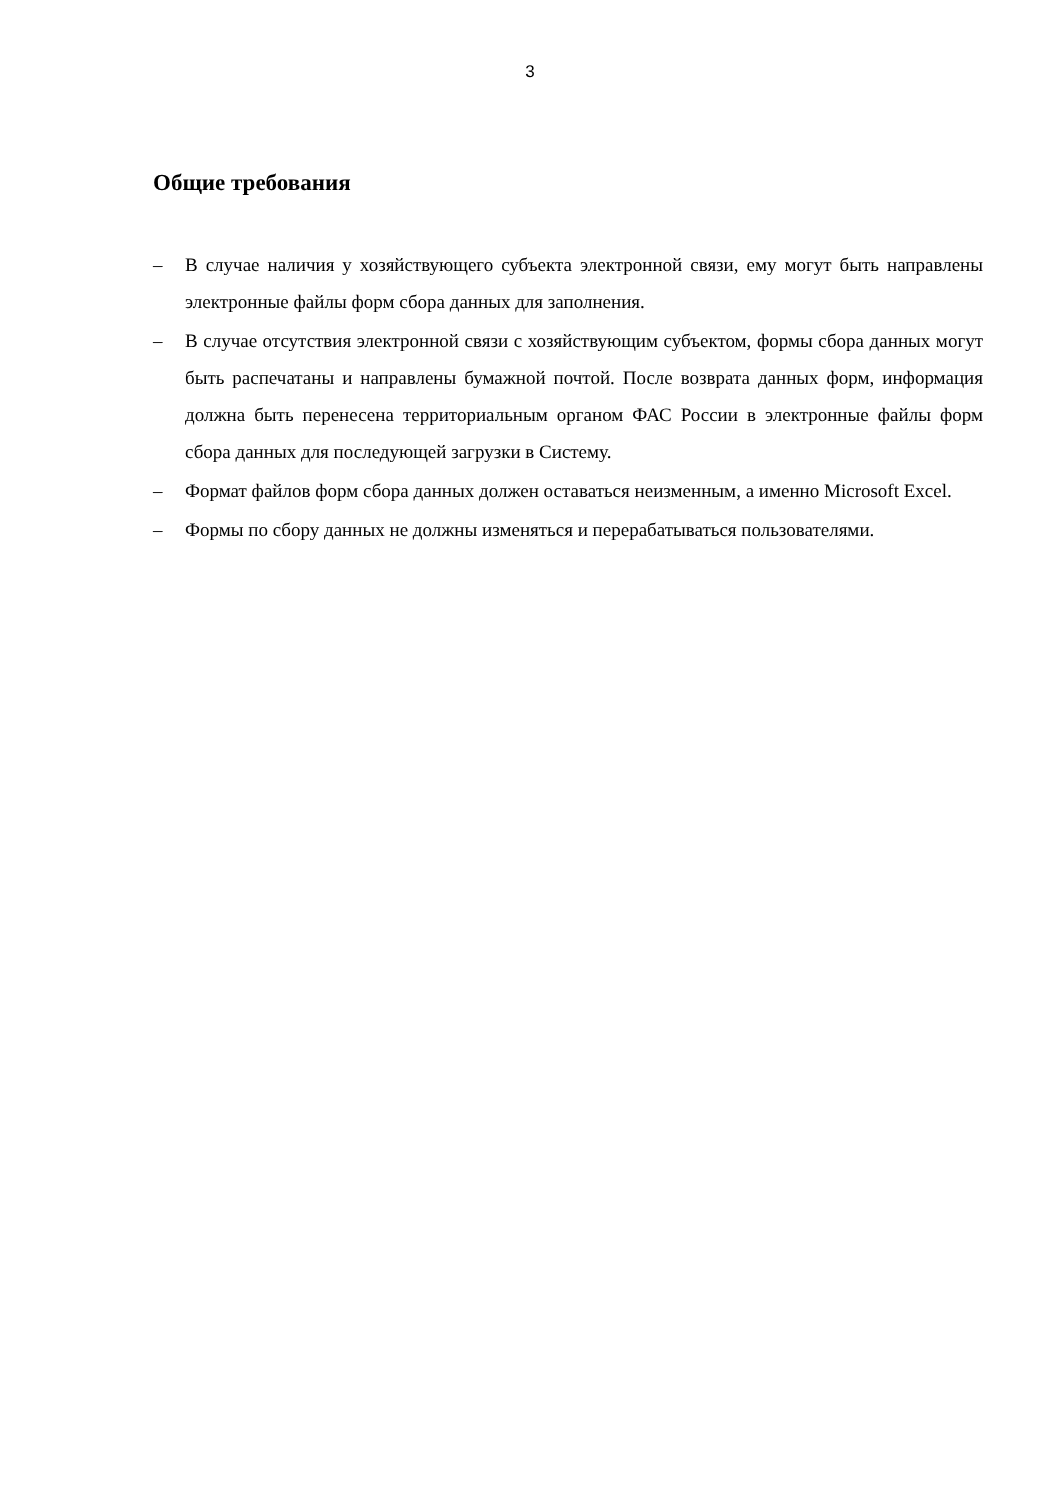3
Общие требования
– В случае наличия у хозяйствующего субъекта электронной связи, ему могут быть направлены электронные файлы форм сбора данных для заполнения.
– В случае отсутствия электронной связи с хозяйствующим субъектом, формы сбора данных могут быть распечатаны и направлены бумажной почтой. После возврата данных форм, информация должна быть перенесена территориальным органом ФАС России в электронные файлы форм сбора данных для последующей загрузки в Систему.
– Формат файлов форм сбора данных должен оставаться неизменным, а именно Microsoft Excel.
– Формы по сбору данных не должны изменяться и перерабатываться пользователями.